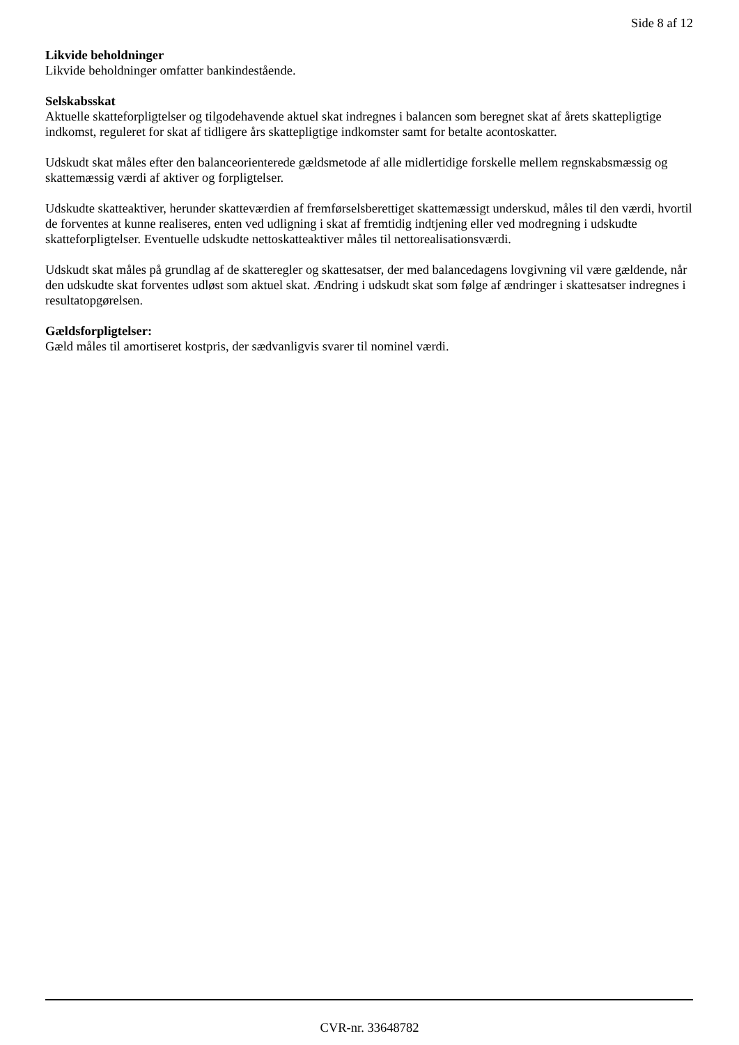Side 8 af 12
Likvide beholdninger
Likvide beholdninger omfatter bankindestående.
Selskabsskat
Aktuelle skatteforpligtelser og tilgodehavende aktuel skat indregnes i balancen som beregnet skat af årets skattepligtige indkomst, reguleret for skat af tidligere års skattepligtige indkomster samt for betalte acontoskatter.
Udskudt skat måles efter den balanceorienterede gældsmetode af alle midlertidige forskelle mellem regnskabsmæssig og skattemæssig værdi af aktiver og forpligtelser.
Udskudte skatteaktiver, herunder skatteværdien af fremførselsberettiget skattemæssigt underskud, måles til den værdi, hvortil de forventes at kunne realiseres, enten ved udligning i skat af fremtidig indtjening eller ved modregning i udskudte skatteforpligtelser. Eventuelle udskudte nettoskatteaktiver måles til nettorealisationsværdi.
Udskudt skat måles på grundlag af de skatteregler og skattesatser, der med balancedagens lovgivning vil være gældende, når den udskudte skat forventes udløst som aktuel skat. Ændring i udskudt skat som følge af ændringer i skattesatser indregnes i resultatopgørelsen.
Gældsforpligtelser:
Gæld måles til amortiseret kostpris, der sædvanligvis svarer til nominel værdi.
CVR-nr. 33648782